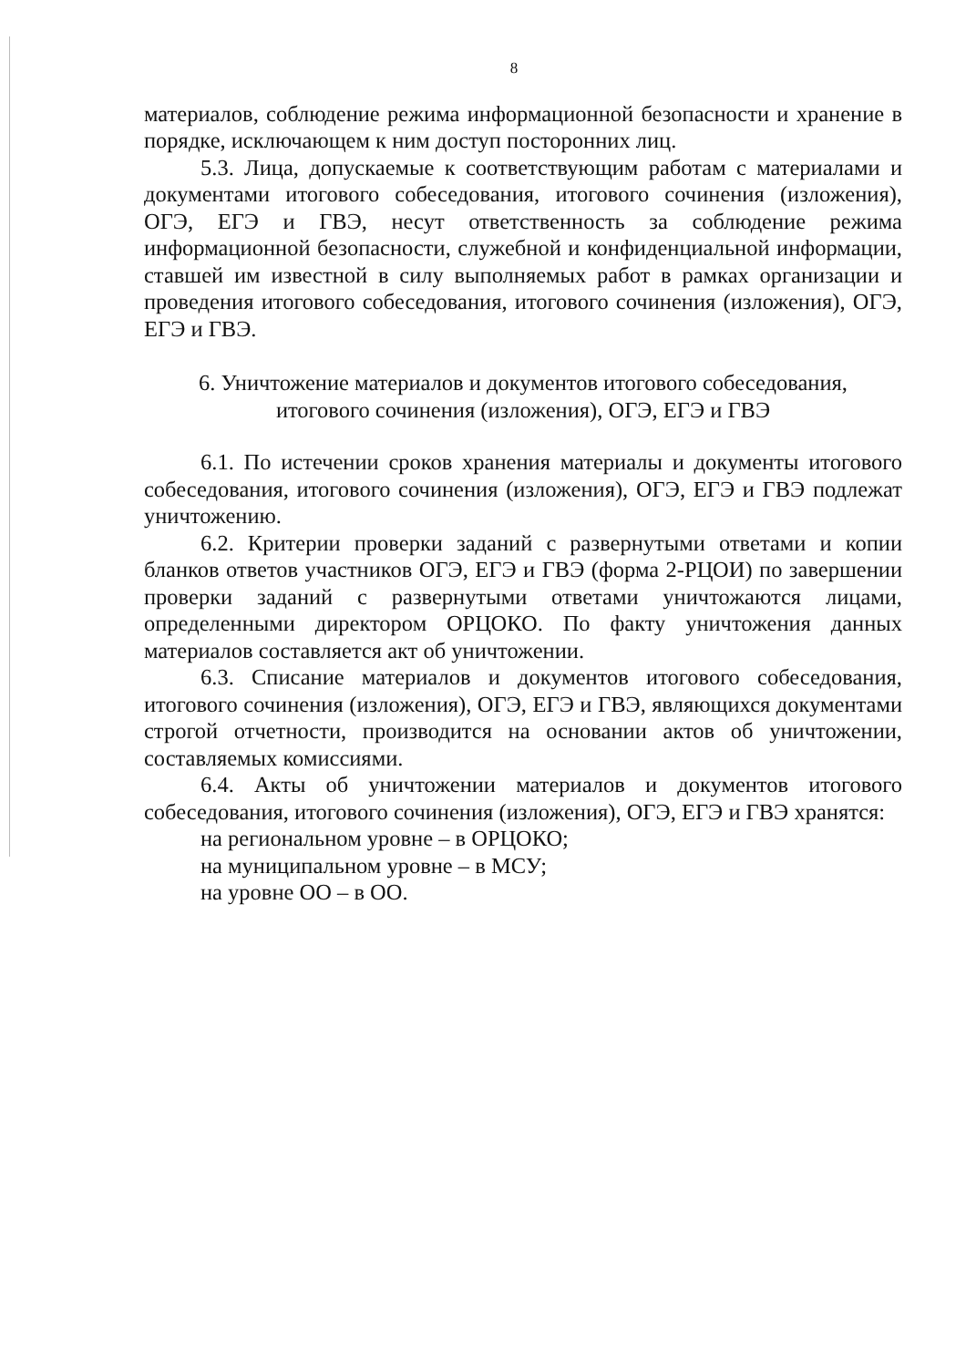8
материалов, соблюдение режима информационной безопасности и хранение в порядке, исключающем к ним доступ посторонних лиц.
5.3. Лица, допускаемые к соответствующим работам с материалами и документами итогового собеседования, итогового сочинения (изложения), ОГЭ, ЕГЭ и ГВЭ, несут ответственность за соблюдение режима информационной безопасности, служебной и конфиденциальной информации, ставшей им известной в силу выполняемых работ в рамках организации и проведения итогового собеседования, итогового сочинения (изложения), ОГЭ, ЕГЭ и ГВЭ.
6. Уничтожение материалов и документов итогового собеседования,
итогового сочинения (изложения), ОГЭ, ЕГЭ и ГВЭ
6.1. По истечении сроков хранения материалы и документы итогового собеседования, итогового сочинения (изложения), ОГЭ, ЕГЭ и ГВЭ подлежат уничтожению.
6.2. Критерии проверки заданий с развернутыми ответами и копии бланков ответов участников ОГЭ, ЕГЭ и ГВЭ (форма 2-РЦОИ) по завершении проверки заданий с развернутыми ответами уничтожаются лицами, определенными директором ОРЦОКО. По факту уничтожения данных материалов составляется акт об уничтожении.
6.3. Списание материалов и документов итогового собеседования, итогового сочинения (изложения), ОГЭ, ЕГЭ и ГВЭ, являющихся документами строгой отчетности, производится на основании актов об уничтожении, составляемых комиссиями.
6.4. Акты об уничтожении материалов и документов итогового собеседования, итогового сочинения (изложения), ОГЭ, ЕГЭ и ГВЭ хранятся:
на региональном уровне – в ОРЦОКО;
на муниципальном уровне – в МСУ;
на уровне ОО – в ОО.